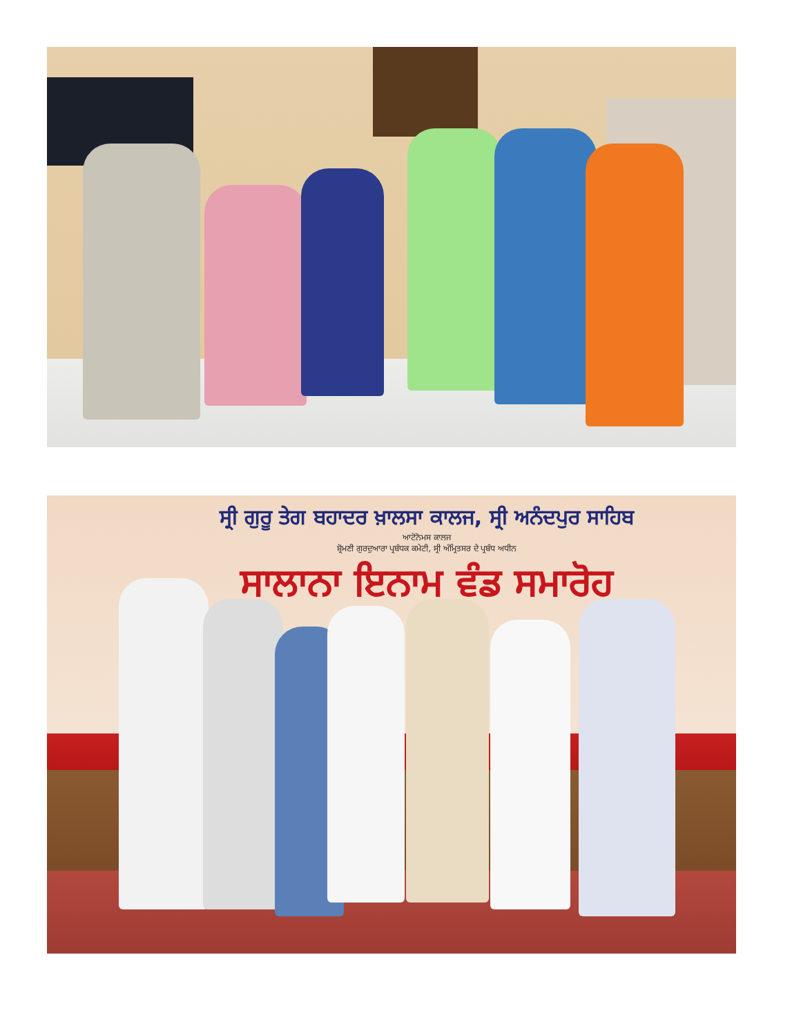ਸ੍ਰੀ ਗੁਰੂ ਤੇਗ ਬਹਾਦਰ ਖ਼ਾਲਸਾ ਕਾਲਜ, ਸ੍ਰੀ ਅਨੰਦਪੁਰ ਸਾਹਿਬ
ਆਟੋਨੋਮਸ ਕਾਲਜ
ਸ਼੍ਰੋਮਣੀ ਗੁਰਦੁਆਰਾ ਪ੍ਰਬੰਧਕ ਕਮੇਟੀ, ਸ੍ਰੀ ਅੰਮ੍ਰਿਤਸਰ ਦੇ ਪ੍ਰਬੰਧ ਅਧੀਨ
ਸਾਲਾਨਾ ਇਨਾਮ ਵੰਡ ਸਮਾਰੋਹ